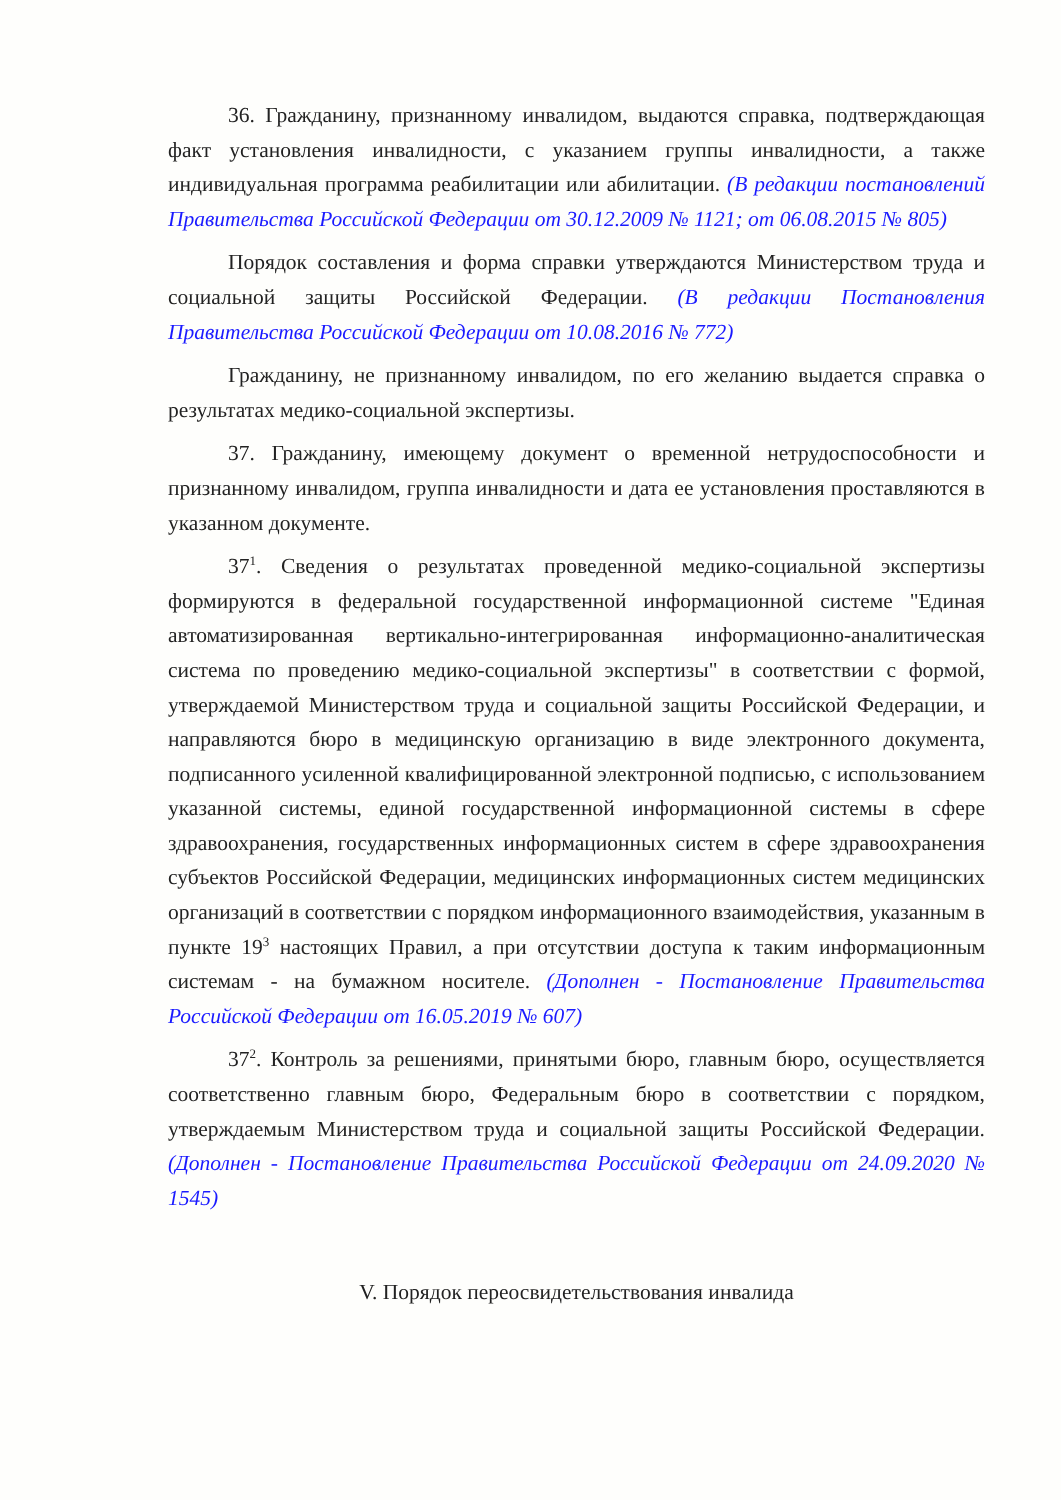36. Гражданину, признанному инвалидом, выдаются справка, подтверждающая факт установления инвалидности, с указанием группы инвалидности, а также индивидуальная программа реабилитации или абилитации. (В редакции постановлений Правительства Российской Федерации от 30.12.2009 № 1121; от 06.08.2015 № 805)
Порядок составления и форма справки утверждаются Министерством труда и социальной защиты Российской Федерации. (В редакции Постановления Правительства Российской Федерации от 10.08.2016 № 772)
Гражданину, не признанному инвалидом, по его желанию выдается справка о результатах медико-социальной экспертизы.
37. Гражданину, имеющему документ о временной нетрудоспособности и признанному инвалидом, группа инвалидности и дата ее установления проставляются в указанном документе.
37<sup>1</sup>. Сведения о результатах проведенной медико-социальной экспертизы формируются в федеральной государственной информационной системе "Единая автоматизированная вертикально-интегрированная информационно-аналитическая система по проведению медико-социальной экспертизы" в соответствии с формой, утверждаемой Министерством труда и социальной защиты Российской Федерации, и направляются бюро в медицинскую организацию в виде электронного документа, подписанного усиленной квалифицированной электронной подписью, с использованием указанной системы, единой государственной информационной системы в сфере здравоохранения, государственных информационных систем в сфере здравоохранения субъектов Российской Федерации, медицинских информационных систем медицинских организаций в соответствии с порядком информационного взаимодействия, указанным в пункте 19<sup>3</sup> настоящих Правил, а при отсутствии доступа к таким информационным системам - на бумажном носителе. (Дополнен - Постановление Правительства Российской Федерации от 16.05.2019 № 607)
37<sup>2</sup>. Контроль за решениями, принятыми бюро, главным бюро, осуществляется соответственно главным бюро, Федеральным бюро в соответствии с порядком, утверждаемым Министерством труда и социальной защиты Российской Федерации. (Дополнен - Постановление Правительства Российской Федерации от 24.09.2020 № 1545)
V. Порядок переосвидетельствования инвалида